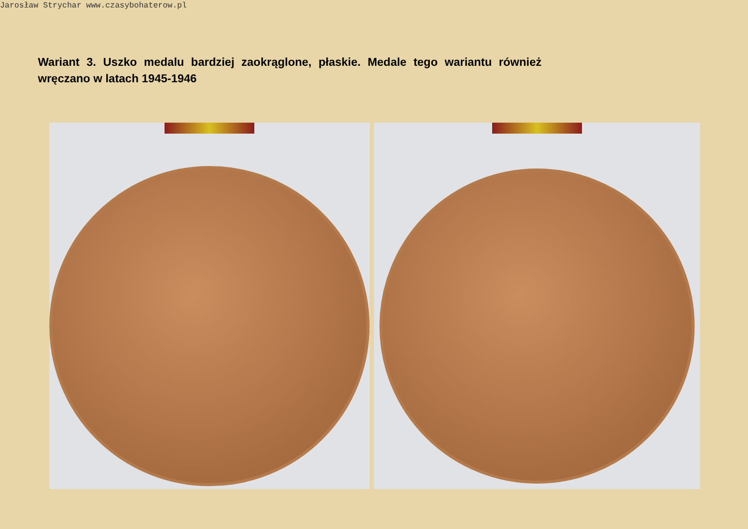Jarosław Strychar www.czasybohaterow.pl
Wariant 3. Uszko medalu bardziej zaokrąglone, płaskie. Medale tego wariantu również wręczano w latach 1945-1946